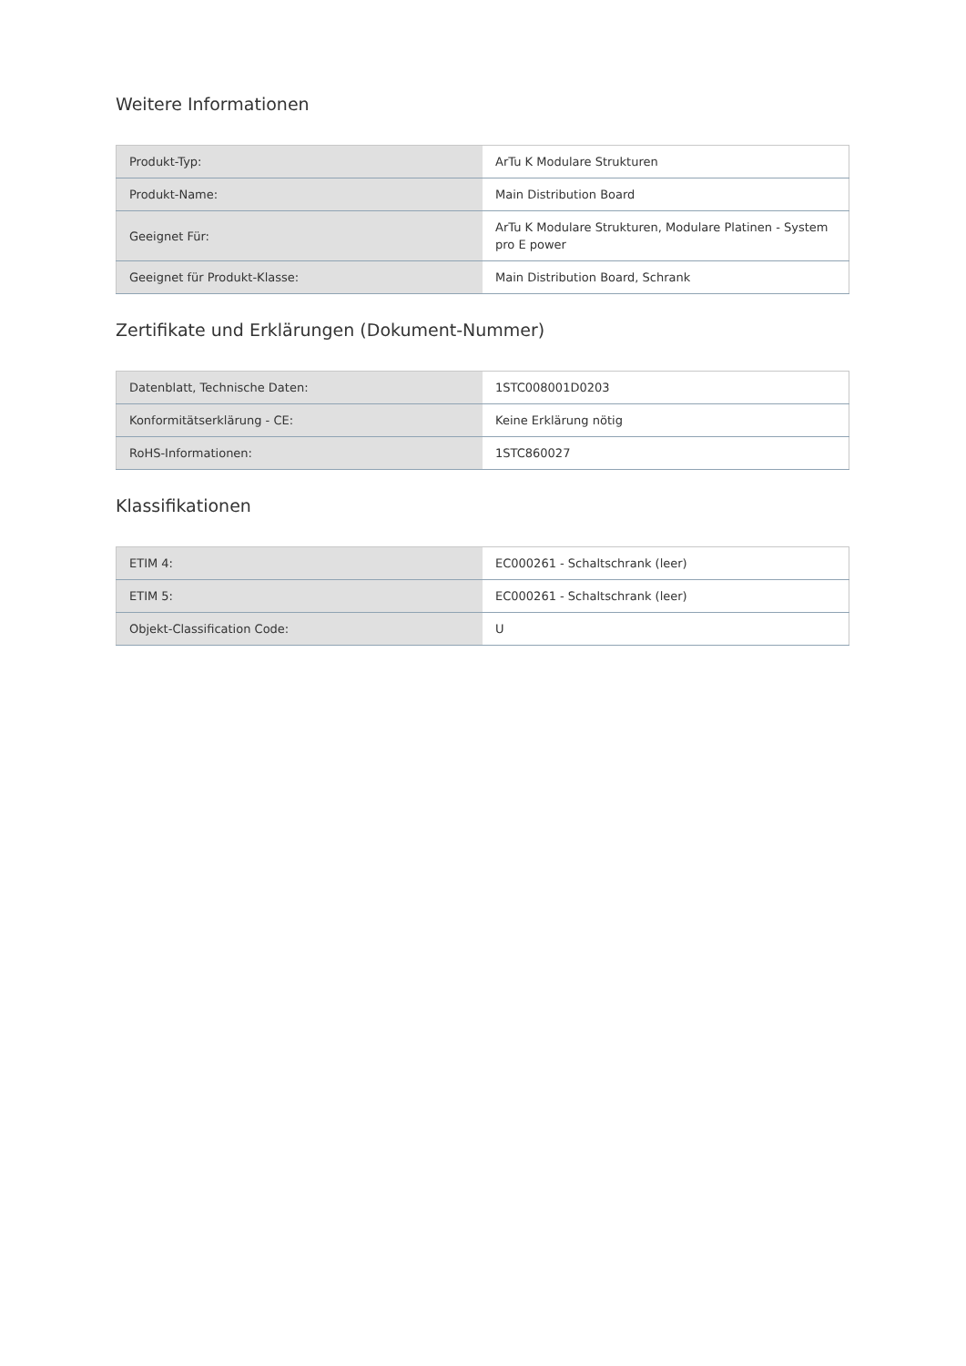Weitere Informationen
| Produkt-Typ: | ArTu K Modulare Strukturen |
| Produkt-Name: | Main Distribution Board |
| Geeignet Für: | ArTu K Modulare Strukturen, Modulare Platinen - System pro E power |
| Geeignet für Produkt-Klasse: | Main Distribution Board, Schrank |
Zertifikate und Erklärungen (Dokument-Nummer)
| Datenblatt, Technische Daten: | 1STC008001D0203 |
| Konformitätserklärung - CE: | Keine Erklärung nötig |
| RoHS-Informationen: | 1STC860027 |
Klassifikationen
| ETIM 4: | EC000261 - Schaltschrank (leer) |
| ETIM 5: | EC000261 - Schaltschrank (leer) |
| Objekt-Classification Code: | U |